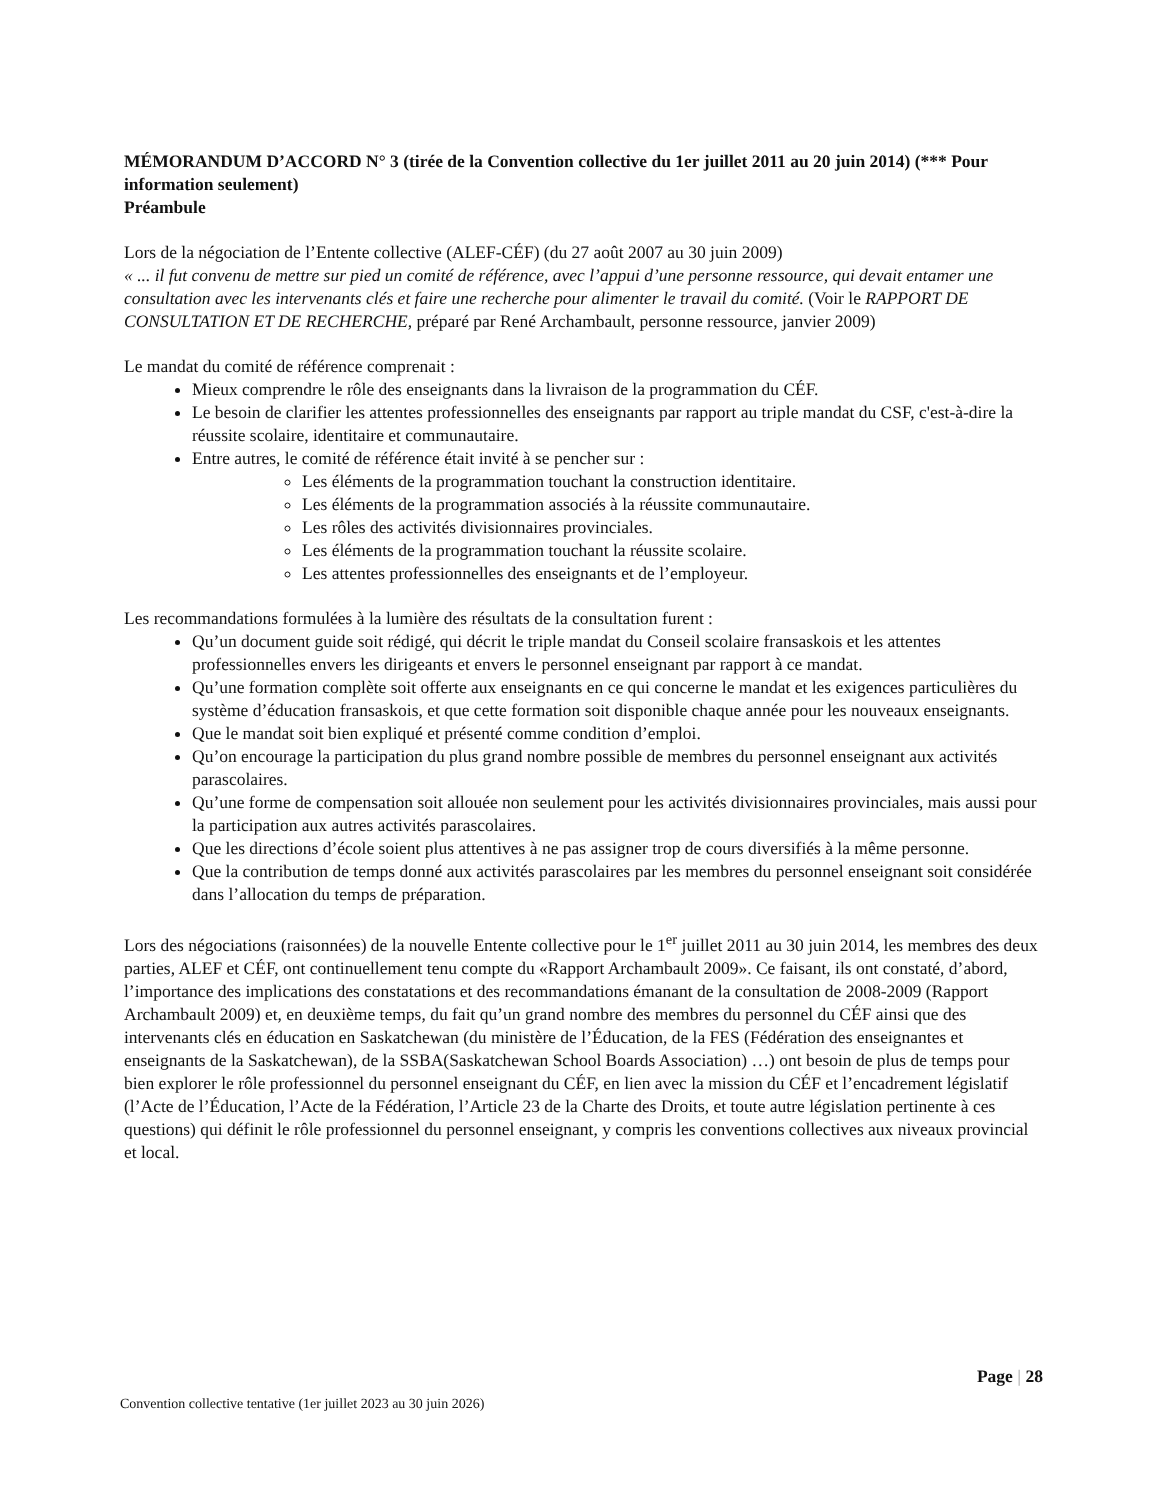MÉMORANDUM D’ACCORD N° 3 (tirée de la Convention collective du 1er juillet 2011 au 20 juin 2014) (*** Pour information seulement)
Préambule
Lors de la négociation de l’Entente collective (ALEF-CÉF) (du 27 août 2007 au 30 juin 2009)
« ... il fut convenu de mettre sur pied un comité de référence, avec l’appui d’une personne ressource, qui devait entamer une consultation avec les intervenants clés et faire une recherche pour alimenter le travail du comité. (Voir le RAPPORT DE CONSULTATION ET DE RECHERCHE, préparé par René Archambault, personne ressource, janvier 2009)
Le mandat du comité de référence comprenait :
Mieux comprendre le rôle des enseignants dans la livraison de la programmation du CÉF.
Le besoin de clarifier les attentes professionnelles des enseignants par rapport au triple mandat du CSF, c'est-à-dire la réussite scolaire, identitaire et communautaire.
Entre autres, le comité de référence était invité à se pencher sur :
Les éléments de la programmation touchant la construction identitaire.
Les éléments de la programmation associés à la réussite communautaire.
Les rôles des activités divisionnaires provinciales.
Les éléments de la programmation touchant la réussite scolaire.
Les attentes professionnelles des enseignants et de l’employeur.
Les recommandations formulées à la lumière des résultats de la consultation furent :
Qu’un document guide soit rédigé, qui décrit le triple mandat du Conseil scolaire fransaskois et les attentes professionnelles envers les dirigeants et envers le personnel enseignant par rapport à ce mandat.
Qu’une formation complète soit offerte aux enseignants en ce qui concerne le mandat et les exigences particulières du système d’éducation fransaskois, et que cette formation soit disponible chaque année pour les nouveaux enseignants.
Que le mandat soit bien expliqué et présenté comme condition d’emploi.
Qu’on encourage la participation du plus grand nombre possible de membres du personnel enseignant aux activités parascolaires.
Qu’une forme de compensation soit allouée non seulement pour les activités divisionnaires provinciales, mais aussi pour la participation aux autres activités parascolaires.
Que les directions d’école soient plus attentives à ne pas assigner trop de cours diversifiés à la même personne.
Que la contribution de temps donné aux activités parascolaires par les membres du personnel enseignant soit considérée dans l’allocation du temps de préparation.
Lors des négociations (raisonnées) de la nouvelle Entente collective pour le 1<sup>er</sup> juillet 2011 au 30 juin 2014, les membres des deux parties, ALEF et CÉF, ont continuellement tenu compte du «Rapport Archambault 2009». Ce faisant, ils ont constaté, d’abord, l’importance des implications des constatations et des recommandations émanant de la consultation de 2008-2009 (Rapport Archambault 2009) et, en deuxième temps, du fait qu’un grand nombre des membres du personnel du CÉF ainsi que des intervenants clés en éducation en Saskatchewan (du ministère de l’Éducation, de la FES (Fédération des enseignantes et enseignants de la Saskatchewan), de la SSBA(Saskatchewan School Boards Association) …) ont besoin de plus de temps pour bien explorer le rôle professionnel du personnel enseignant du CÉF, en lien avec la mission du CÉF et l’encadrement législatif (l’Acte de l’Éducation, l’Acte de la Fédération, l’Article 23 de la Charte des Droits, et toute autre législation pertinente à ces questions) qui définit le rôle professionnel du personnel enseignant, y compris les conventions collectives aux niveaux provincial et local.
Page | 28
Convention collective tentative (1er juillet 2023 au 30 juin 2026)